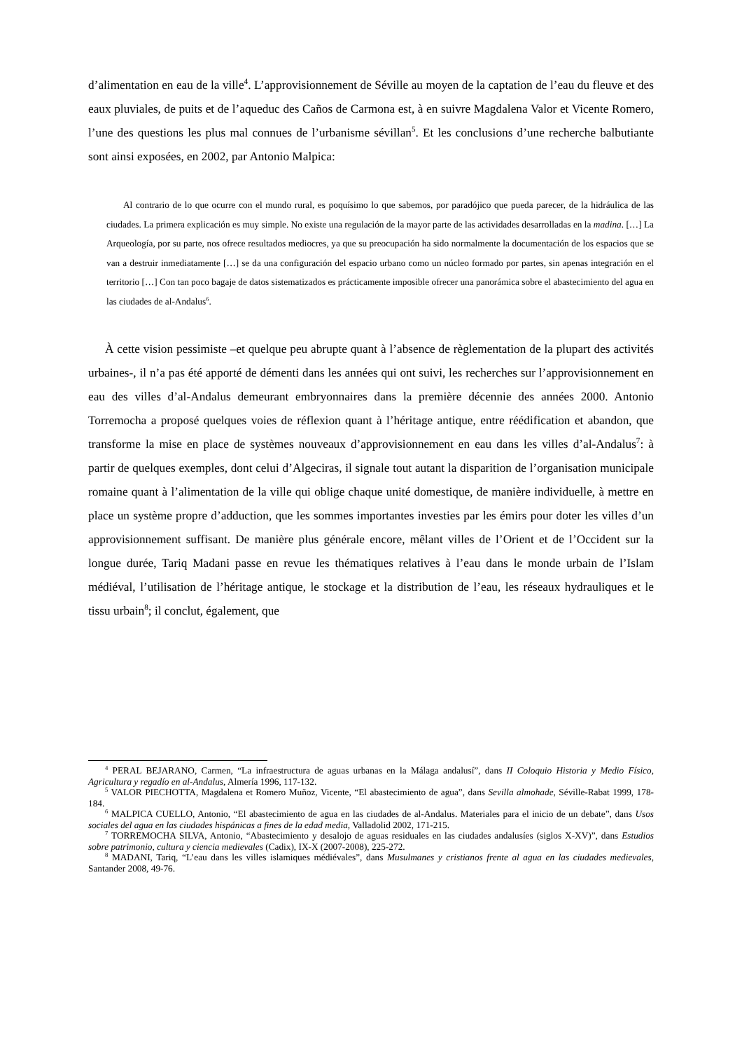d’alimentation en eau de la ville<sup>4</sup>. L’approvisionnement de Séville au moyen de la captation de l’eau du fleuve et des eaux pluviales, de puits et de l’aqueduc des Caños de Carmona est, à en suivre Magdalena Valor et Vicente Romero, l’une des questions les plus mal connues de l’urbanisme sévillan<sup>5</sup>. Et les conclusions d’une recherche balbutiante sont ainsi exposées, en 2002, par Antonio Malpica:
Al contrario de lo que ocurre con el mundo rural, es poquísimo lo que sabemos, por paradójico que pueda parecer, de la hidráulica de las ciudades. La primera explicación es muy simple. No existe una regulación de la mayor parte de las actividades desarrolladas en la madina. […] La Arqueología, por su parte, nos ofrece resultados mediocres, ya que su preocupación ha sido normalmente la documentación de los espacios que se van a destruir inmediatamente […] se da una configuración del espacio urbano como un núcleo formado por partes, sin apenas integración en el territorio […] Con tan poco bagaje de datos sistematizados es prácticamente imposible ofrecer una panorámica sobre el abastecimiento del agua en las ciudades de al-Andalus<sup>6</sup>.
À cette vision pessimiste –et quelque peu abrupte quant à l’absence de règlementation de la plupart des activités urbaines-, il n’a pas été apporté de démenti dans les années qui ont suivi, les recherches sur l’approvisionnement en eau des villes d’al-Andalus demeurant embryonnaires dans la première décennie des années 2000. Antonio Torremocha a proposé quelques voies de réflexion quant à l’héritage antique, entre réédification et abandon, que transforme la mise en place de systèmes nouveaux d’approvisionnement en eau dans les villes d’al-Andalus<sup>7</sup>: à partir de quelques exemples, dont celui d’Algeciras, il signale tout autant la disparition de l’organisation municipale romaine quant à l’alimentation de la ville qui oblige chaque unité domestique, de manière individuelle, à mettre en place un système propre d’adduction, que les sommes importantes investies par les émirs pour doter les villes d’un approvisionnement suffisant. De manière plus générale encore, mêlant villes de l’Orient et de l’Occident sur la longue durée, Tariq Madani passe en revue les thématiques relatives à l’eau dans le monde urbain de l’Islam médiéval, l’utilisation de l’héritage antique, le stockage et la distribution de l’eau, les réseaux hydrauliques et le tissu urbain<sup>8</sup>; il conclut, également, que
<sup>4</sup> PERAL BEJARANO, Carmen, “La infraestructura de aguas urbanas en la Málaga andalusí”, dans II Coloquio Historia y Medio Físico, Agricultura y regadío en al-Andalus, Almería 1996, 117-132.
<sup>5</sup> VALOR PIECHOTTA, Magdalena et Romero Muñoz, Vicente, “El abastecimiento de agua”, dans Sevilla almohade, Séville-Rabat 1999, 178-184.
<sup>6</sup> MALPICA CUELLO, Antonio, “El abastecimiento de agua en las ciudades de al-Andalus. Materiales para el inicio de un debate”, dans Usos sociales del agua en las ciudades hispánicas a fines de la edad media, Valladolid 2002, 171-215.
<sup>7</sup> TORREMOCHA SILVA, Antonio, “Abastecimiento y desalojo de aguas residuales en las ciudades andalusíes (siglos X-XV)”, dans Estudios sobre patrimonio, cultura y ciencia medievales (Cadix), IX-X (2007-2008), 225-272.
<sup>8</sup> MADANI, Tariq, “L’eau dans les villes islamiques médiévales”, dans Musulmanes y cristianos frente al agua en las ciudades medievales, Santander 2008, 49-76.